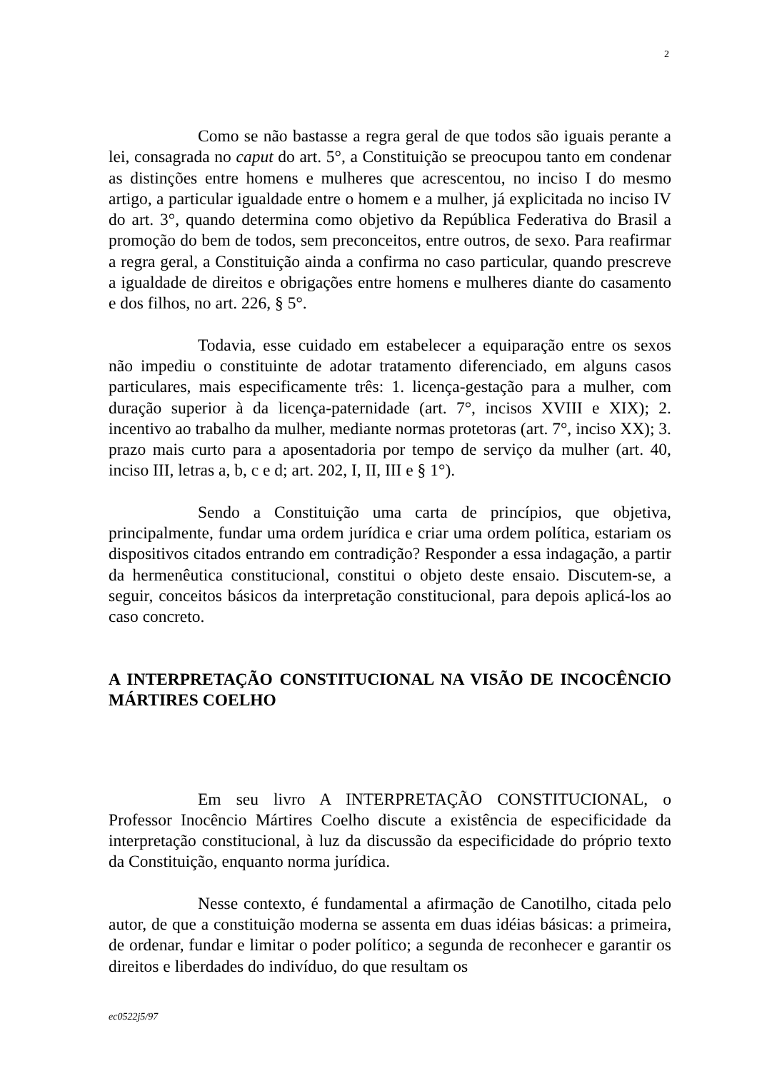2
Como se não bastasse a regra geral de que todos são iguais perante a lei, consagrada no caput do art. 5°, a Constituição se preocupou tanto em condenar as distinções entre homens e mulheres que acrescentou, no inciso I do mesmo artigo, a particular igualdade entre o homem e a mulher, já explicitada no inciso IV do art. 3°, quando determina como objetivo da República Federativa do Brasil a promoção do bem de todos, sem preconceitos, entre outros, de sexo. Para reafirmar a regra geral, a Constituição ainda a confirma no caso particular, quando prescreve a igualdade de direitos e obrigações entre homens e mulheres diante do casamento e dos filhos, no art. 226, § 5°.
Todavia, esse cuidado em estabelecer a equiparação entre os sexos não impediu o constituinte de adotar tratamento diferenciado, em alguns casos particulares, mais especificamente três: 1. licença-gestação para a mulher, com duração superior à da licença-paternidade (art. 7°, incisos XVIII e XIX); 2. incentivo ao trabalho da mulher, mediante normas protetoras (art. 7°, inciso XX); 3. prazo mais curto para a aposentadoria por tempo de serviço da mulher (art. 40, inciso III, letras a, b, c e d; art. 202, I, II, III e § 1°).
Sendo a Constituição uma carta de princípios, que objetiva, principalmente, fundar uma ordem jurídica e criar uma ordem política, estariam os dispositivos citados entrando em contradição? Responder a essa indagação, a partir da hermenêutica constitucional, constitui o objeto deste ensaio. Discutem-se, a seguir, conceitos básicos da interpretação constitucional, para depois aplicá-los ao caso concreto.
A INTERPRETAÇÃO CONSTITUCIONAL NA VISÃO DE INCOCÊNCIO MÁRTIRES COELHO
Em seu livro A INTERPRETAÇÃO CONSTITUCIONAL, o Professor Inocêncio Mártires Coelho discute a existência de especificidade da interpretação constitucional, à luz da discussão da especificidade do próprio texto da Constituição, enquanto norma jurídica.
Nesse contexto, é fundamental a afirmação de Canotilho, citada pelo autor, de que a constituição moderna se assenta em duas idéias básicas: a primeira, de ordenar, fundar e limitar o poder político; a segunda de reconhecer e garantir os direitos e liberdades do indivíduo, do que resultam os
ec0522j5/97